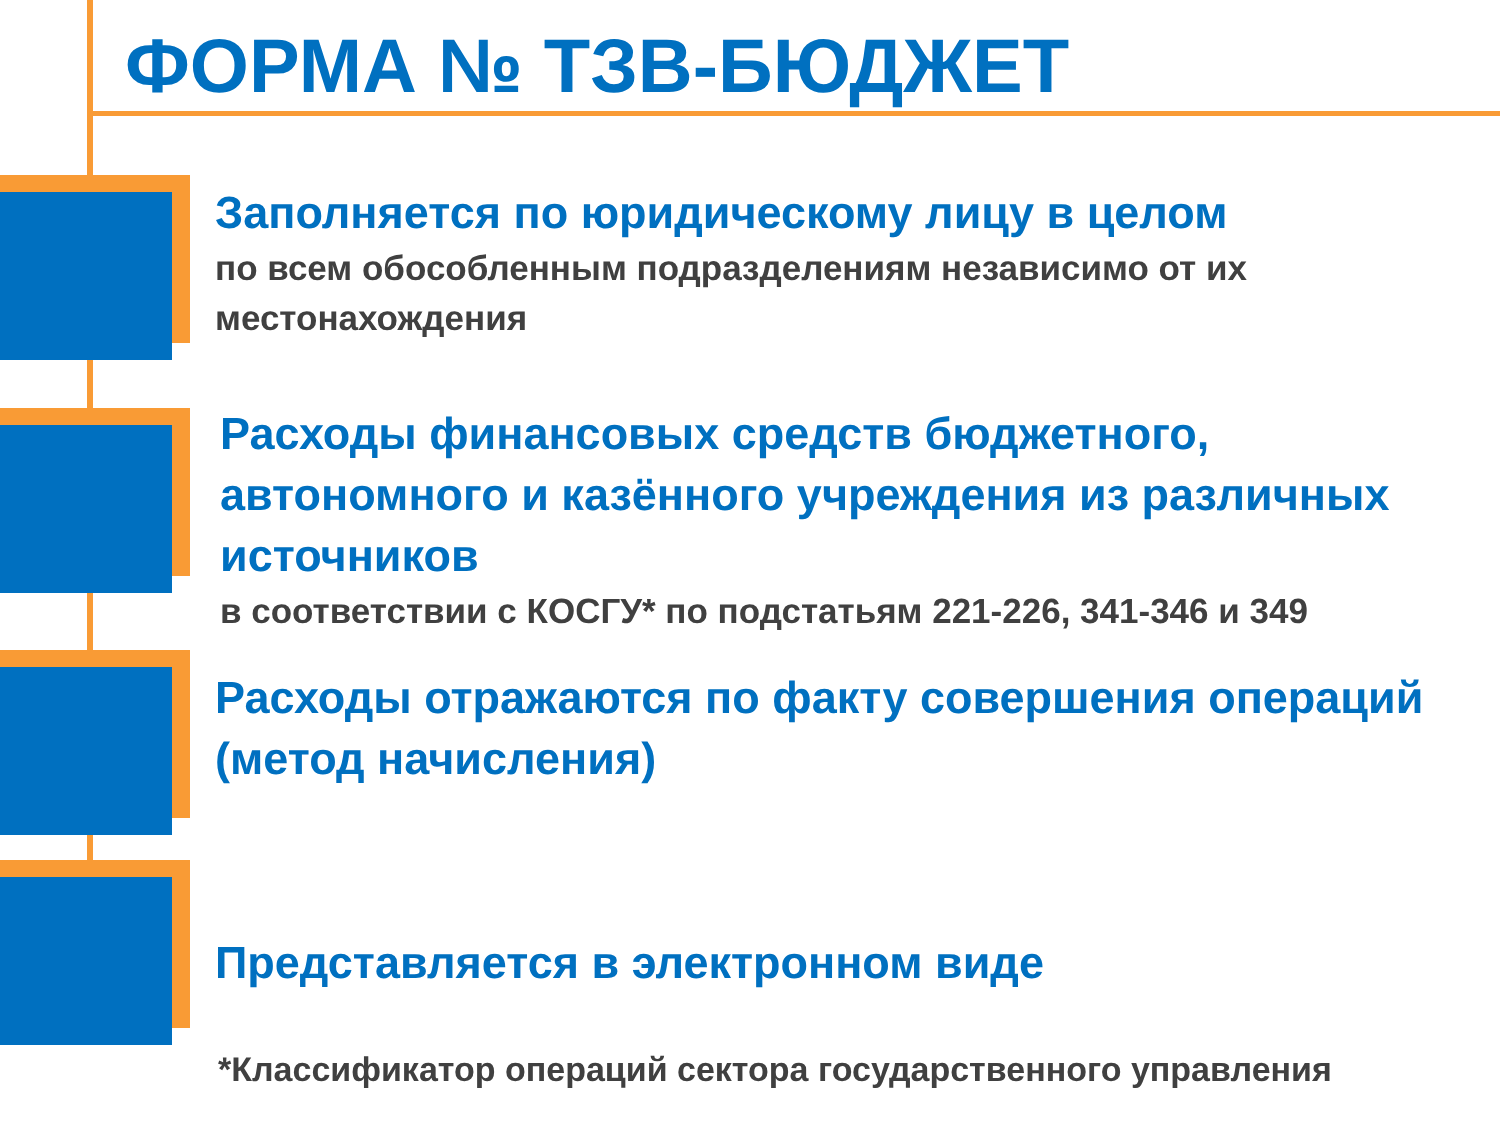ФОРМА № ТЗВ-БЮДЖЕТ
Заполняется по юридическому лицу в целом
по всем обособленным подразделениям независимо от их местонахождения
Расходы финансовых средств бюджетного, автономного и казённого учреждения из различных источников
в соответствии с КОСГУ* по подстатьям 221-226, 341-346 и 349
Расходы отражаются по факту совершения операций (метод начисления)
Представляется в электронном виде
*Классификатор операций сектора государственного управления